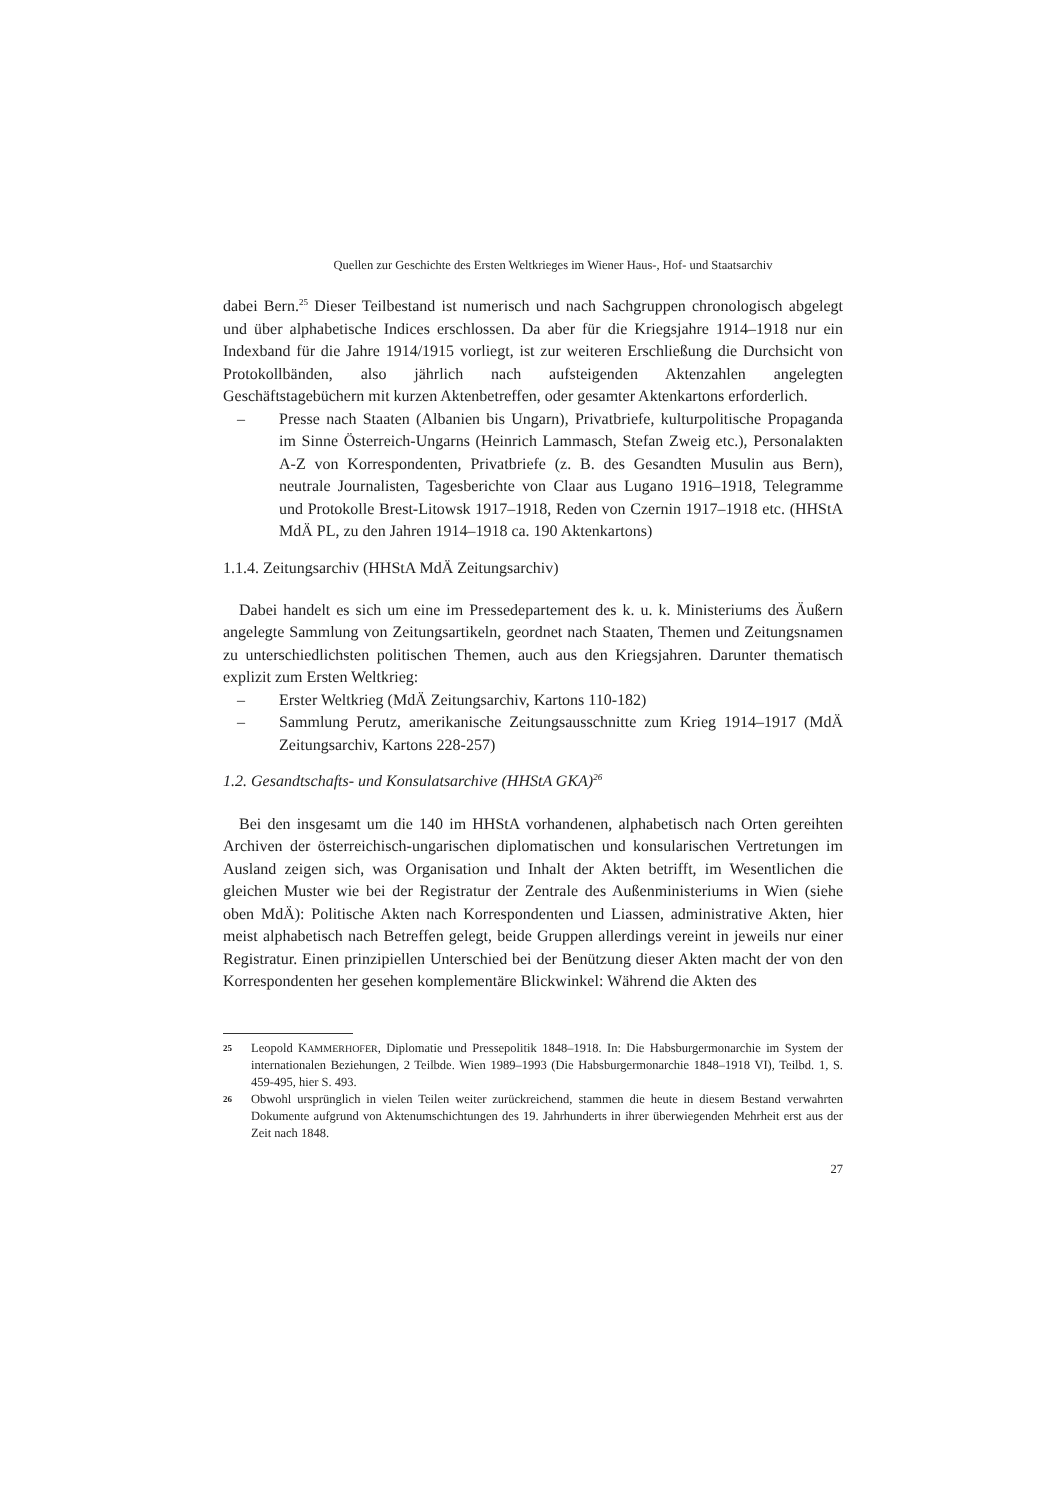Quellen zur Geschichte des Ersten Weltkrieges im Wiener Haus-, Hof- und Staatsarchiv
dabei Bern.<sup>25</sup> Dieser Teilbestand ist numerisch und nach Sachgruppen chronologisch abgelegt und über alphabetische Indices erschlossen. Da aber für die Kriegsjahre 1914–1918 nur ein Indexband für die Jahre 1914/1915 vorliegt, ist zur weiteren Erschließung die Durchsicht von Protokollbänden, also jährlich nach aufsteigenden Aktenzahlen angelegten Geschäftstagebüchern mit kurzen Aktenbetreffen, oder gesamter Aktenkartons erforderlich.
– Presse nach Staaten (Albanien bis Ungarn), Privatbriefe, kulturpolitische Propaganda im Sinne Österreich-Ungarns (Heinrich Lammasch, Stefan Zweig etc.), Personalakten A-Z von Korrespondenten, Privatbriefe (z. B. des Gesandten Musulin aus Bern), neutrale Journalisten, Tagesberichte von Claar aus Lugano 1916–1918, Telegramme und Protokolle Brest-Litowsk 1917–1918, Reden von Czernin 1917–1918 etc. (HHStA MdÄ PL, zu den Jahren 1914–1918 ca. 190 Aktenkartons)
1.1.4. Zeitungsarchiv (HHStA MdÄ Zeitungsarchiv)
Dabei handelt es sich um eine im Pressedepartement des k. u. k. Ministeriums des Äußern angelegte Sammlung von Zeitungsartikeln, geordnet nach Staaten, Themen und Zeitungsnamen zu unterschiedlichsten politischen Themen, auch aus den Kriegsjahren. Darunter thematisch explizit zum Ersten Weltkrieg:
– Erster Weltkrieg (MdÄ Zeitungsarchiv, Kartons 110-182)
– Sammlung Perutz, amerikanische Zeitungsausschnitte zum Krieg 1914–1917 (MdÄ Zeitungsarchiv, Kartons 228-257)
1.2. Gesandtschafts- und Konsulatsarchive (HHStA GKA)<sup>26</sup>
Bei den insgesamt um die 140 im HHStA vorhandenen, alphabetisch nach Orten gereihten Archiven der österreichisch-ungarischen diplomatischen und konsularischen Vertretungen im Ausland zeigen sich, was Organisation und Inhalt der Akten betrifft, im Wesentlichen die gleichen Muster wie bei der Registratur der Zentrale des Außenministeriums in Wien (siehe oben MdÄ): Politische Akten nach Korrespondenten und Liassen, administrative Akten, hier meist alphabetisch nach Betreffen gelegt, beide Gruppen allerdings vereint in jeweils nur einer Registratur. Einen prinzipiellen Unterschied bei der Benützung dieser Akten macht der von den Korrespondenten her gesehen komplementäre Blickwinkel: Während die Akten des
25 Leopold KAMMERHOFER, Diplomatie und Pressepolitik 1848–1918. In: Die Habsburgermonarchie im System der internationalen Beziehungen, 2 Teilbde. Wien 1989–1993 (Die Habsburgermonarchie 1848–1918 VI), Teilbd. 1, S. 459-495, hier S. 493.
26 Obwohl ursprünglich in vielen Teilen weiter zurückreichend, stammen die heute in diesem Bestand verwahrten Dokumente aufgrund von Aktenumschichtungen des 19. Jahrhunderts in ihrer überwiegenden Mehrheit erst aus der Zeit nach 1848.
27